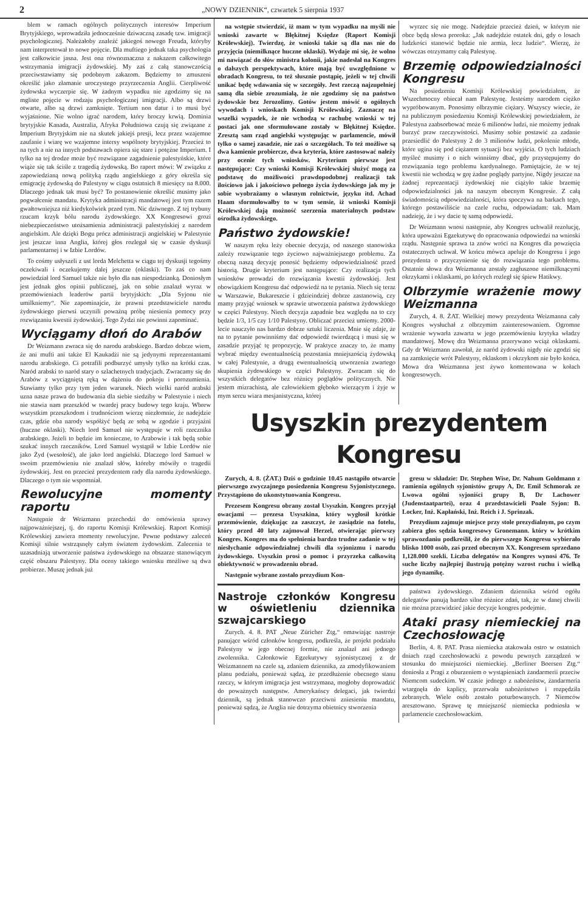2 „NOWY DZIENNIK“, czwartek 5 sierpnia 1937
blem w ramach ogólnych politycznych interesów Imperium Brytyjskiego, wprowadziła jednocześnie dziwaczną zasadę tzw. imigracji psychologicznej. Należałoby znaleźć jakiegoś nowego Freuda, któryby nam interpretował to nowe pojęcie. Dla muftiego jednak taka psychologia jest całkowicie jasna. Jest ona równoznaczna z nakazem całkowitego wstrzymania imigracji żydowskiej. My zaś z całą stanowczością przeciwstawiamy się podobnym zakazom. Będziemy to zmuszeni określić jako złamanie uroczystego przyrzeczenia Anglii. Cierpliwość żydowska wyczerpie się. W żadnym wypadku nie zgodzimy się na mgliste pojęcie w rodzaju psychologicznej imigracji. Albo są drzwi otwarte, albo są drzwi zamknięte. Tertium non datur i to musi być wyjaśnione. Nie wolno igrać narodem, który broczy krwią. Dominia brytyjskie Kanada, Australia, Afryka Południowa czują się związane z Imperium Brytyjskim nie na skutek jakiejś presji, lecz przez wzajemne zaufanie i wiarę we wzajemne intersy wspólnoty brytyjskiej. Przecież to na tych a nie na innych podstawach opiera się stare i potężne Imperium. I tylko na tej drodze może być rozwiązane zagadnienie palestyńskie, które wiąże się tak ściśle z tragedią żydowską. Bo raport mówi: W związku z zapowiedzianą nową polityką rządu angielskiego z góry określa się emigrację żydowską do Palestyny w ciągu ostatnich 8 miesięcy na 8.000. Dlaczego jednak tak musi być? To postanowienie określić musimy jako pogwałcenie mandatu. Krytyka administracji mandatowej jest tym razem gwałtowniejsza niż kiedykolwiek przed tym. Nic dziwnego. Z tej trybuny rzucam krzyk bólu narodu żydowskiego. XX Kongresowi grozi niebezpieczeństwo utożsamienia administracji palestyńskiej z narodem angielskim. Ale dzięki Bogu prócz administracji angielskiej w Palestynie jest jeszcze inna Anglia, której głos rozlegał się w czasie dyskusji parlamentarnej i w Izbie Lordów.
To cośmy usłyszeli z ust lorda Melchetta w ciągu tej dyskusji tegośmy oczekiwali i oczekujemy dalej jeszcze (oklaski). To zaś co nam powiedział lord Samuel także nie było dla nas niespodzianką. Doniosłym jest jednak głos opinii publicznej, jak on sobie znalazł wyraz w przemówieniach leaderów partii brytyjskich: „Dla Syjonu nie umilkniemy“. Nie zapominajcie, że prawni przedstawiciele narodu żydowskiego pierwsi uczynili poważną próbę niesienia pomocy przy rozwiązaniu kwestii żydowskiej. Tego Żydzi nie powinni zapominać.
Wyciągamy dłoń do Arabów
Dr Weizmann zwraca się do narodu arabskiego. Bardzo dobrze wiem, że ani mufti ani także El Kaukadżi nie są jedynymi reprezentantami narodu arabskiego. Ci potrafili podburzyć umysły tylko na krótki czas. Naród arabski to naród stary o szlachetnych tradycjach. Zwracamy się do Arabów z wyciągniętą ręką w dążeniu do pokoju i porozumienia. Stawiamy tylko przy tym jeden warunek. Niech wielki naród arabski uzna nasze prawa do budowania dla siebie siedziby w Palestynie i niech nie stawia nam przeszkód w twardej pracy budowy tego kraju. Wbrew wszystkim przeszkodom i trudnościom wierzę niezłomnie, że nadejdzie czas, gdzie oba narody współżyć będą ze sobą w zgodzie i przyjaźni (huczne oklaski). Niech lord Samuel nie występuje w roli rzecznika arabskiego. Jeżeli to będzie im konieczne, to Arabowie i tak będą sobie szukać innych rzeczników. Lord Samuel wystąpił w Izbie Lordów nie jako Żyd (wesołość), ale jako lord angielski. Dlaczego lord Samuel w swoim przemówieniu nie znalazł słów, któreby mówiły o tragedii żydowskiej. Jest on przecież prezydentem rady dla narodu żydowskiego. Dlaczego o tym nie wspomniał.
Rewolucyjne momenty raportu
Następnie dr Weizmann przechodzi do omówienia sprawy najpoważniejszej, tj. do raportu Komisji Królewskiej. Raport Komisji Królewskiej zawiera momenty rewolucyjne. Pewne podstawy zaleceń Komisji silnie wstrząsnęły całym światem żydowskim. Zalecenia te uzasadniają utworzenie państwa żydowskiego na obszarze stanowiącym część obszaru Palestyny. Dla oceny takiego wniosku możliwe są dwa probierze. Muszę jednak już
na wstępie stwierdzić, iż mam w tym wypadku na myśli nie wnioski zawarte w Błękitnej Księdze (Raport Komisji Królewskiej). Twierdzę, że wnioski takie są dla nas nie do przyjęcia (niemilknące huczne oklaski). Wydaje mi się, że wolno mi nawiązać do słów ministra kolonii, jakie nadesłał na Kongres o dalszych perspektywach, które mają być uwzględnione w obradach Kongresu, to też słusznie postąpię, jeżeli w tej chwili unikać będę wdawania się w szczegóły. Jest rzeczą najzupełniej samą dla siebie zrozumiałą, że nie zgodzimy się na państwo żydowskie bez Jerozolimy. Gotów jestem mówić o ogólnych wywodach i wnioskach Komisji Królewskiej. Zaznaczę na wszelki wypadek, że nie wchodzą w rachubę wnioski w tej postaci jak one sformułowane zostały w Błękitnej Księdze. Zresztą sam rząd angielski występując w parlamencie, mówił tylko o samej zasadzie, nie zaś o szczegółach. To też możliwe są dwa kamienie probiercze, dwa kryteria, które zastosować należy przy ocenie tych wniosków. Kryterium pierwsze jest następujące: Czy wnioski Komisji Królewskiej służyć mogą za podstawę do możliwości prawdopodobnej realizacji tak ilościowo jak i jakościowo pełnego życia żydowskiego jak my je sobie wyobrażamy o własnym rolnictwie, języku itd. Achad Haam sformułowałby to w tym sensie, iż wnioski Komisji Królewskiej dają możność szerzenia materialnych podstaw ośrodka żydowskiego.
Państwo żydowskie!
W naszym ręku leży obecnie decyzja, od naszego stanowiska zależy rozwiązanie tego życiowo najważniejszego problemu. Za obecną naszą decyzję ponosić będziemy odpowiedzialność przed historią. Drugie kryterium jest następujące: Czy realizacja tych wniosków prowadzi do rozwiązania kwestii żydowskiej. Jest obowiązkiem Kongresu dać odpowiedź na te pytania. Niech się teraz w Warszawie, Bukareszcie i gdzieindziej dobrze zastanowią, czy mamy przyjąć wniosek w sprawie utworzenia państwa żydowskiego w części Palestyny. Niech decyzja zapadnie bez względu na to czy będzie 1/3, 1/5 czy 1/10 Palestyny. Obliczać przecież umiemy. 2000-lecie nauczyło nas bardzo dobrze sztuki liczenia. Mnie się zdaje, że na to pytanie powinniśmy dać odpowiedź twierdzącą i musi się w zasadzie przyjąć tę propozycję. W praktyce znaczy to, że mamy wybrać między ewentualnością pozostania mniejszością żydowską w całej Palestynie, a drugą ewentualnością utworzenia zwartego skupienia żydowskiego w części Palestyny. Zwracam się do wszystkich delegatów bez różnicy poglądów politycznych. Nie jestem mizrachistą, ale człowiekiem głęboko wierzącym i żyje w mym sercu wiara mesjanistyczna, której
wyrzec się nie mogę. Nadejdzie przecież dzień, w którym nie obce będą słowa proroka: „Jak nadejdzie ostatek dni, gdy o losach ludzkości stanowić będzie nie armia, lecz ludzie“. Wierzę, że wówczas otrzymamy całą Palestynę.
Brzemię odpowiedzialności Kongresu
Na posiedzeniu Komisji Królewskiej powiedziałem, że Wszechmocny obiecał nam Palestynę. Jesteśmy narodem ciężko wypróbowanym. Ponosimy olbrzymie ciężary. Wszyscy wiecie, że na publicznym posiedzeniu Komisji Królewskiej powiedziałem, że Palestyna zaabsorbować może 6 milionów ludzi, nie możemy jednak burzyć praw rzeczywistości. Musimy sobie postawić za zadanie przesiedlić do Palestyny 2 do 3 milionów ludzi, pokolenie młode, które ugina się pod ciężarem sytuacji bez wyjścia. O tych ludziach myśleć musimy i o nich winniśmy dbać, gdy przystępujemy do rozwiązania tego problemu kardynalnego. Pamiętajcie, że w tej kwestii nie wchodzą w grę żadne poglądy partyjne. Nigdy jeszcze na żadnej reprezentacji żydowskiej nie ciążyło takie brzemię odpowiedzialności jak na naszym obecnym Kongresie. Z całą świadomością odpowiedzialności, która spoczywa na barkach tego, którego postawiliście na czele ruchu, odpowiadam: tak. Mam nadzieję, że i wy dacie tę samą odpowiedź.
Dr Weizmann wnosi następnie, aby Kongres uchwalił rezolucję, która upoważni Egzekutywę do opracowania odpowiedzi na wnioski rządu. Następnie sprawa ta znów wróci na Kongres dla powzięcia ostatecznych uchwał. W końcu mówca apeluje do Kongresu i jego prezydenta o przyczynienie się do rozwiązania tego problemu. Ostatnie słowa dra Weizmanna zostały zagłuszone niemilknącymi okrzykami i oklaskami, po których rozległ się śpiew Hatikwy.
Olbrzymie wrażenie mowy Weizmanna
Zurych, 4. 8. ŻAT. Wielkiej mowy prezydenta Weizmanna cały Kongres wysłuchał z olbrzymim zainteresowaniem. Ogromne wrażenie wywarła zawarta w jego przemówieniu krytyka władzy mandatowej. Mowę dra Weizmanna przerywano wciąż oklaskami. Gdy dr Weizmann zawołał, że naród żydowski nigdy nie zgodzi się na zamknięcie wrót Palestyny, oklaskom i okrzykom nie było końca. Mowa dra Weizmanna jest żywo komentowana w kołach kongresowych.
Usyszkin prezydentem Kongresu
Zurych, 4. 8. (ŻAT.) Dziś o godzinie 10.45 nastąpiło otwarcie pierwszego zwyczajnego posiedzenia Kongresu Syjonistycznego. Przystąpiono do ukonstytuowania Kongresu.
Prezesem Kongresu obrany został Usyszkin. Kongres przyjął owacjami — prezesa Usyszkina, który wygłosił krótkie przemówienie, dziękując za zaszczyt, że zasiądzie na fotelu, który przed 40 laty zajmował Herzel, otwierając pierwszy Kongres. Kongres ma do spełnienia bardzo trudne zadanie w tej niesłychanie odpowiedzialnej chwili dla syjonizmu i narodu żydowskiego. Usyszkin prosi o pomoc i przyrzeka całkowitą obiektywność w prowadzeniu obrad.
Następnie wybrane zostało prezydium Kon-
gresu w składzie: Dr. Stephen Wise, Dr. Nahum Goldmann z ramienia ogólnych syjonistów grupy A, Dr. Emil Schmorak ze Lwowa ogólni syjoniści grupy B, Dr Lachower (Judenstaatpartei), oraz 4 przedstawicieli Poale Syjon: B. Locker, Inż. Kapłański, Inż. Reich i J. Sprinzak.
Prezydium zajmuje miejsce przy stole prezydialnym, po czym zabiera głos sędzia kongresowy Gronemann. który w krótkim sprawozdaniu podkreślił, że do pierwszego Kongresu wybierało blisko 1000 osób, zaś przed obecnym XX. Kongresem sprzedano 1,128.000 szekli. Liczba delegatów na Kongres wynosi 476. Te suche liczby najlepiej ilustrują potężny wzrost ruchu i wielką jego dynamikę.
Nastroje członków Kongresu w oświetleniu dziennika szwajcarskiego
Zurych. 4. 8. PAT „Neue Züricher Ztg.“ omawiając nastroje panujące wśród członków kongresu, podkreśla, że projekt podziału Palestyny w jego obecnej formie, nie znalazł ani jednego zwolennika. Członkowie Egzekutywy syjonistycznej z dr Weizmannem na czele są, zdaniem dziennika, za zmodyfikowaniem planu podziału, ponieważ sądzą, że przedłużenie obecnego stanu rzeczy, w którym imigracja jest wstrzymana, mogłoby doprowadzić do poważnych następstw. Amerykańscy delegaci, jak twierdzi dziennik, są jednak stanowczo przeciwni zniesieniu mandatu, ponieważ sądzą, że Anglia nie dotrzyma obietnicy stworzenia
państwa żydowskiego. Zdaniem dziennika wśród ogółu delegatów panują bardzo silne różnice zdań, tak, że w danej chwili nie można przewidzieć jakie decyzje kongres podejmie.
Ataki prasy niemieckiej na Czechosłowację
Berlin, 4. 8. PAT. Prasa niemiecka atakowała ostro w ostatnich dniach rząd czechosłowacki z powodu pewnych zarządzeń w stosunku do mniejszości niemieckiej. „Berliner Boersen Ztg.“ doniosła z Pragi z oburzeniem o wystąpieniach żandarmerii przeciw Niemcom sudeckim. W czasie jednego z nabożeństw, żandarmeria wtargnęła do kaplicy, przerwała nabożeństwo i rozpędziła zebranych. Wiele osób zostało poturbowanych. 7 Niemców aresztowano. Sprawę tę mniejszość niemiecka podniosła w parlamencie czechosłowackim.